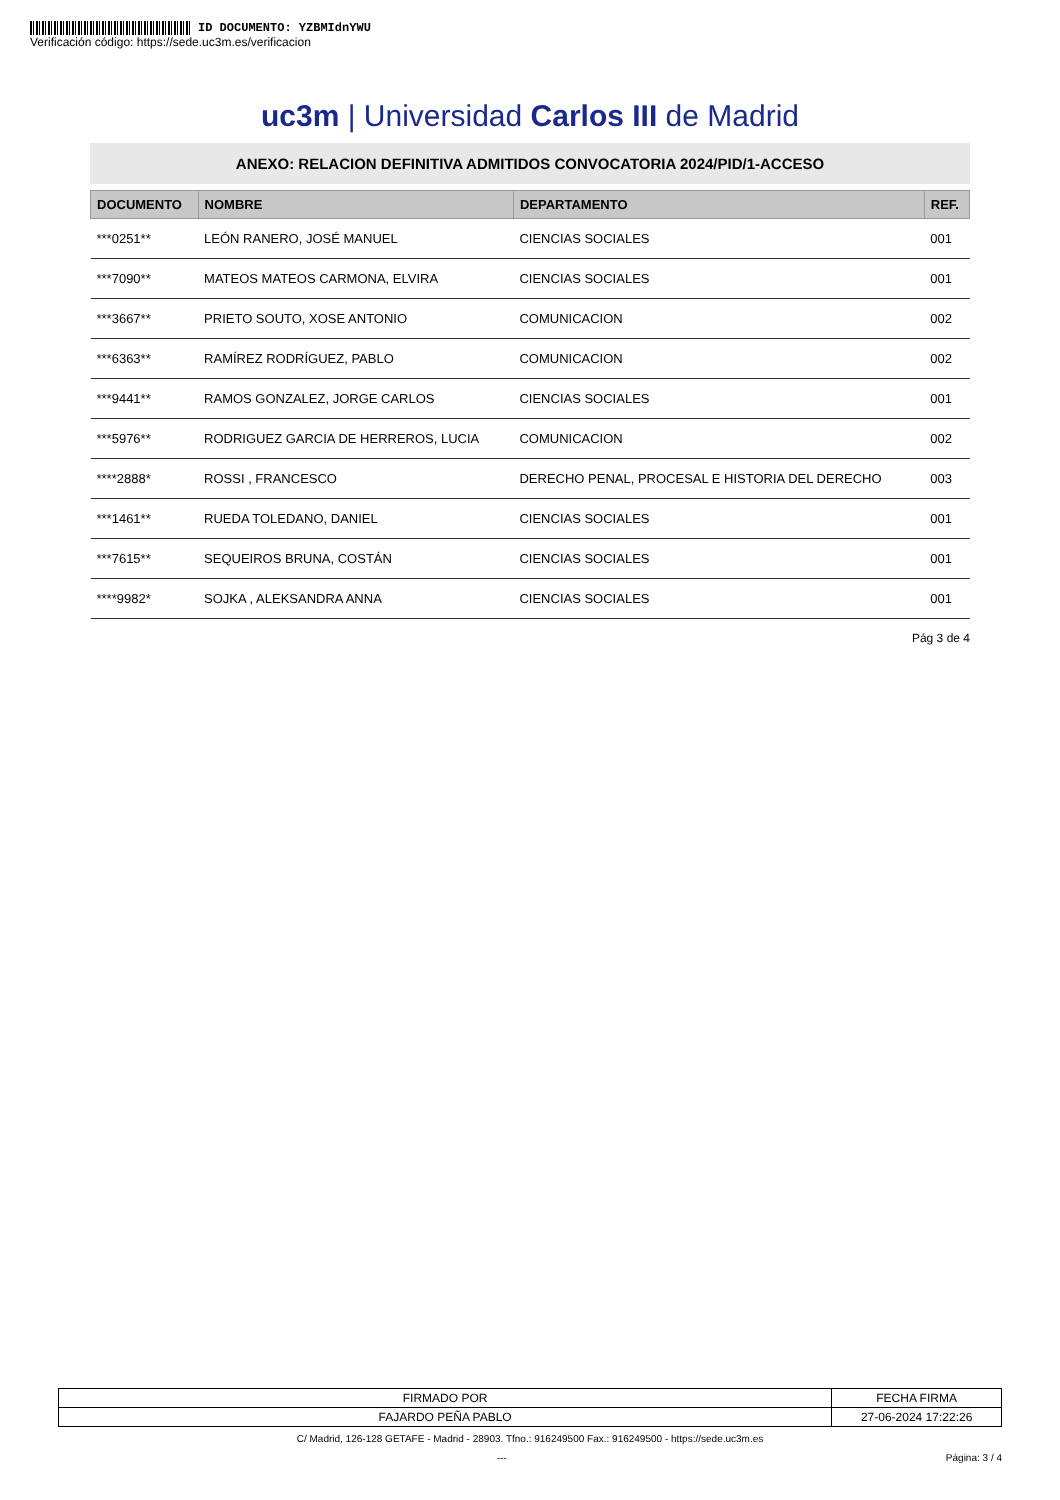ID DOCUMENTO: YZBMIdnYWU
Verificación código: https://sede.uc3m.es/verificacion
uc3m | Universidad Carlos III de Madrid
ANEXO: RELACION DEFINITIVA ADMITIDOS CONVOCATORIA 2024/PID/1-ACCESO
| DOCUMENTO | NOMBRE | DEPARTAMENTO | REF. |
| --- | --- | --- | --- |
| ***0251** | LEÓN RANERO, JOSÉ MANUEL | CIENCIAS SOCIALES | 001 |
| ***7090** | MATEOS MATEOS CARMONA, ELVIRA | CIENCIAS SOCIALES | 001 |
| ***3667** | PRIETO SOUTO, XOSE ANTONIO | COMUNICACION | 002 |
| ***6363** | RAMÍREZ RODRÍGUEZ, PABLO | COMUNICACION | 002 |
| ***9441** | RAMOS GONZALEZ, JORGE CARLOS | CIENCIAS SOCIALES | 001 |
| ***5976** | RODRIGUEZ GARCIA DE HERREROS, LUCIA | COMUNICACION | 002 |
| ****2888* | ROSSI , FRANCESCO | DERECHO PENAL, PROCESAL E HISTORIA DEL DERECHO | 003 |
| ***1461** | RUEDA TOLEDANO, DANIEL | CIENCIAS SOCIALES | 001 |
| ***7615** | SEQUEIROS BRUNA, COSTÁN | CIENCIAS SOCIALES | 001 |
| ****9982* | SOJKA , ALEKSANDRA ANNA | CIENCIAS SOCIALES | 001 |
Pág 3 de 4
| FIRMADO POR | FECHA FIRMA |
| FAJARDO PEÑA PABLO | 27-06-2024 17:22:26 |
C/ Madrid, 126-128 GETAFE - Madrid - 28903. Tfno.: 916249500 Fax.: 916249500 - https://sede.uc3m.es
--- Página: 3 / 4